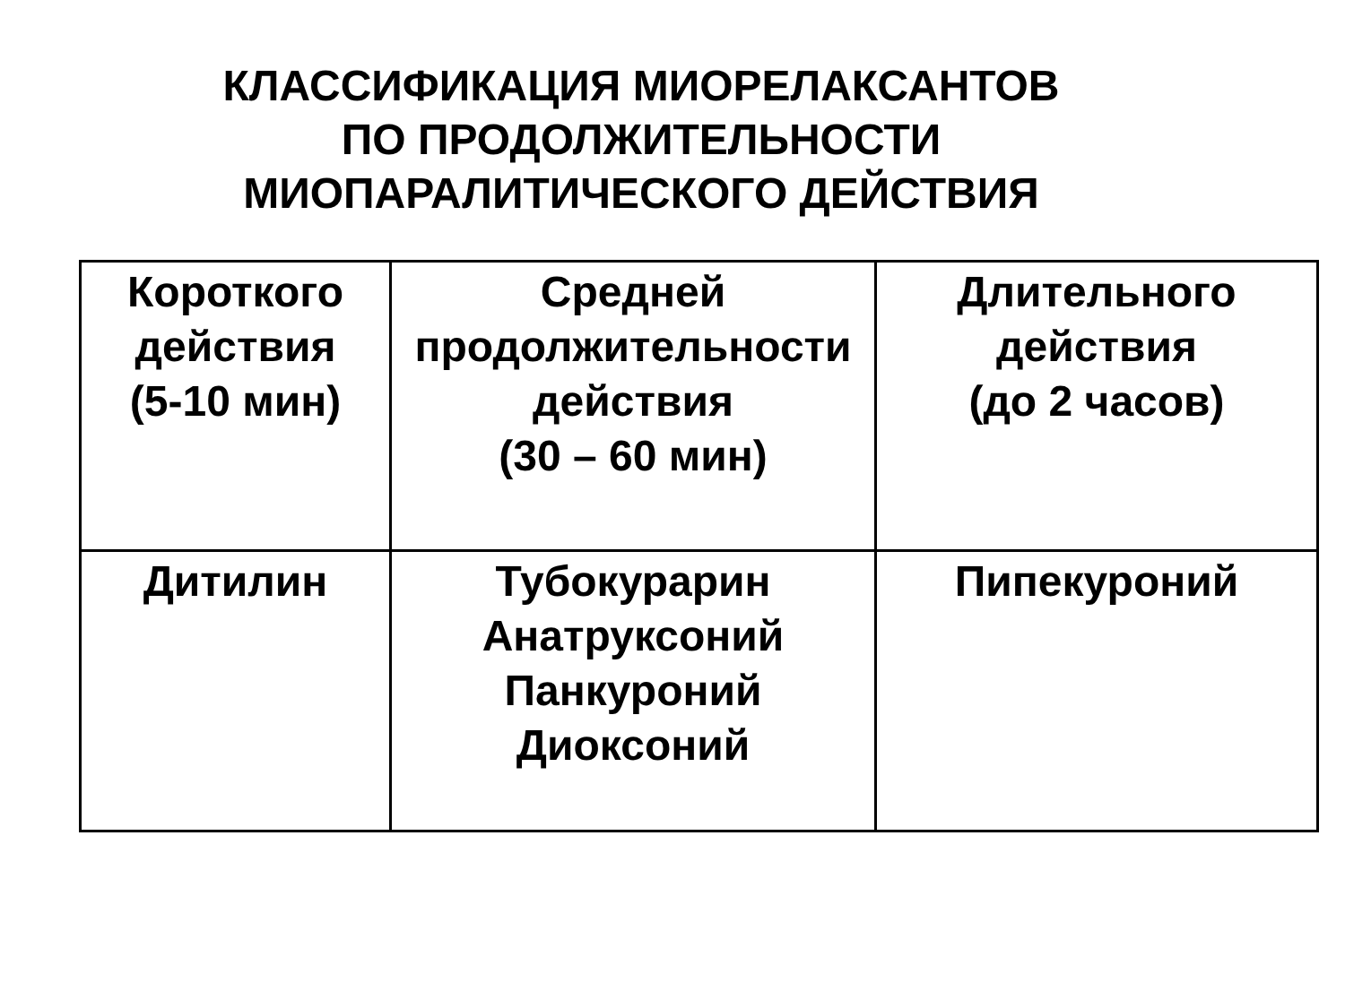КЛАССИФИКАЦИЯ МИОРЕЛАКСАНТОВ
ПО ПРОДОЛЖИТЕЛЬНОСТИ
МИОПАРАЛИТИЧЕСКОГО ДЕЙСТВИЯ
| Короткого действия (5-10 мин) | Средней продолжительности действия (30 – 60 мин) | Длительного действия (до 2 часов) |
| Дитилин | Тубокурарин Анатруксоний Панкуроний Диоксоний | Пипекуроний |